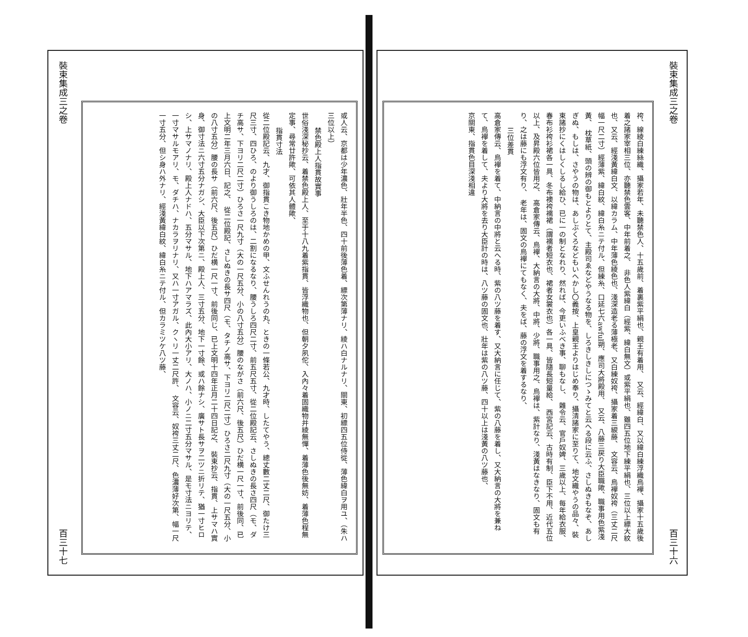裝束集成三之卷 百三十六
袴、線綾白練絲織、攝家若年、未聽禁色人、十五歲前、着裏紫平絹也、親王有着用、　又云、經緯白、又以緯白練浮織烏襷、攝家十五歲後着之諸家宰相三位、亦聽禁色雲客、中年前着之、　非色人紫緯白（經紫、緯白無文）或紫平絹也、雖四五位地下練平絹也、三位以上縹大紋也、又云、經淺黃緯白文、以緯カラム、中年薄色綾色也、淺深造老る薄極老、又白練奴袴、攝家着三綟藤、　文容云、烏襷奴袴（三丈二尺幅一尺二寸）經薄紫、緯白紋、緯白糸ニテ付ル、但練糸、口延七六awful朔、應司大將殿用、　又云、八藤三戻り大臣職歟、職事用色紫淺黃、　枕草紙、頭の辨の御もとよりとて、主殿司ゑなどやうなる物を、しろきしきしにつゝみてと云へる段に云ふ、さしぬきもなぞ、あしぎぬ、もしは、さやうの物は、あしぶくろなどもいへかし〇義按、上皇親王よりはじめ奉り、攝清諸家に至りて、地文織やうの品々、裝束諸抄にくはしくしるし給ひ、已に一の制となれり、然れば、今更いふべき事、聊もなし、　雜令云、官戶奴婢、三歲以上、每年給衣服、春布衫袴衫裙各一具、冬布襖袴襦裙（謂襦者短衣也、裙者女裳衣也）各一具、皆隨長短量給、　西宮記云、古時有制、臣下不用、近代五位以上、及昇殿六位皆用之、　高倉家傳云、烏襷、大納言の大將、中將、少將、職事用之、烏襷は、紫計なり、淺黃はなきなり、固文も有り、之は藤にも浮文有り、　老年は、固文の烏襷にてもなく、夫をば、藤の浮文を着するなり、
三位差貫
高倉家傳云、烏襷を着て、中納言の中將と云へる時、紫の八ツ藤を着す、又大納言に任じて、紫の八藤を着し、又大納言の大將を兼ねて、烏襷を着して、夫より大將を去り大臣計の時は、八ツ藤の固文也、壯年は紫の八ツ藤、四十以上は淺黃の八ツ藤也、
京關東、指貫色目深淺相違
或人云、京都は少年濃色、壯年半色、四十前後薄色着、縹次第薄ナリ、綾ハ白ナルナリ、關東、初縹四五位侍從、薄色緯白ヲ用ユ、（朱ハ三位以上）
禁色殿上人指貫故實事
世俗淺深秘抄云、着禁色殿上人、至于十八九着紫指貫、皆浮織物也、但朝夕夙佗、入內々着固織物并綾無憚、着薄色後無妨、着薄色程無定事、尋常廿許歟、可依其人體歟、
指貫寸法
從二位殿記云、九才、御指貫こき物地かめの甲、文ふせんれうの丸、ときの一條若公、九才時、したてやう、總丈數二丈二尺、御たけ三尺三寸、四ひろ、のより御うしろのは、二割になるなり、腰うしろ四尺二寸、前五尺五寸、從二位殿記云、さしぬきの長さ四尺（モ、ダチ高サ、下ヨリ二尺二寸）ひろさ一尺九寸（大の一尺五分、小の八寸五分）腰のながさ（前六尺、後五尺）ひだ横一尺一寸、前後同、已上文明二年三月六日、記之、　從二位殿記、さしぬきの長サ四尺（モ、タチノ高サ、下ヨリ二尺二寸）ひろさ二尺九寸（大の一尺五分、小の八寸五分）腰の長サ（前六尺、後五尺）ひだ横一尺一寸、前後同じ、已上文明十四年正月二十四日記之、　裝束抄云、指貫、上サマハ實身、御寸法ニ六寸五分ナガシ、大臣以下次第ニ、殿上人、三寸五分、地下一寸餘、或ハ餘ナシ、廣サト長サヲ二ツニ折リテ、猶一寸ヒロシ、上サマノナリ、殿上人ナドハ、五分マサル、地下ハアマラズ、此內大小アリ、大ノハ、小ノニ二寸五分マサル、是モ寸法ニヨリテ、一寸マサルモアリ、モ、ダチハ、ナカラヲリナリ、又ハ一寸アガル、クヽリ一丈二尺許、　文容云、奴袴三丈二尺、色濃薄好次第、幅一尺一寸五分、但シ身ハ外ナリ、經淺黃緯白紋、緯白糸ニテ付ル、但カラミツケ八ツ藤、
裝束集成三之卷 百三十七